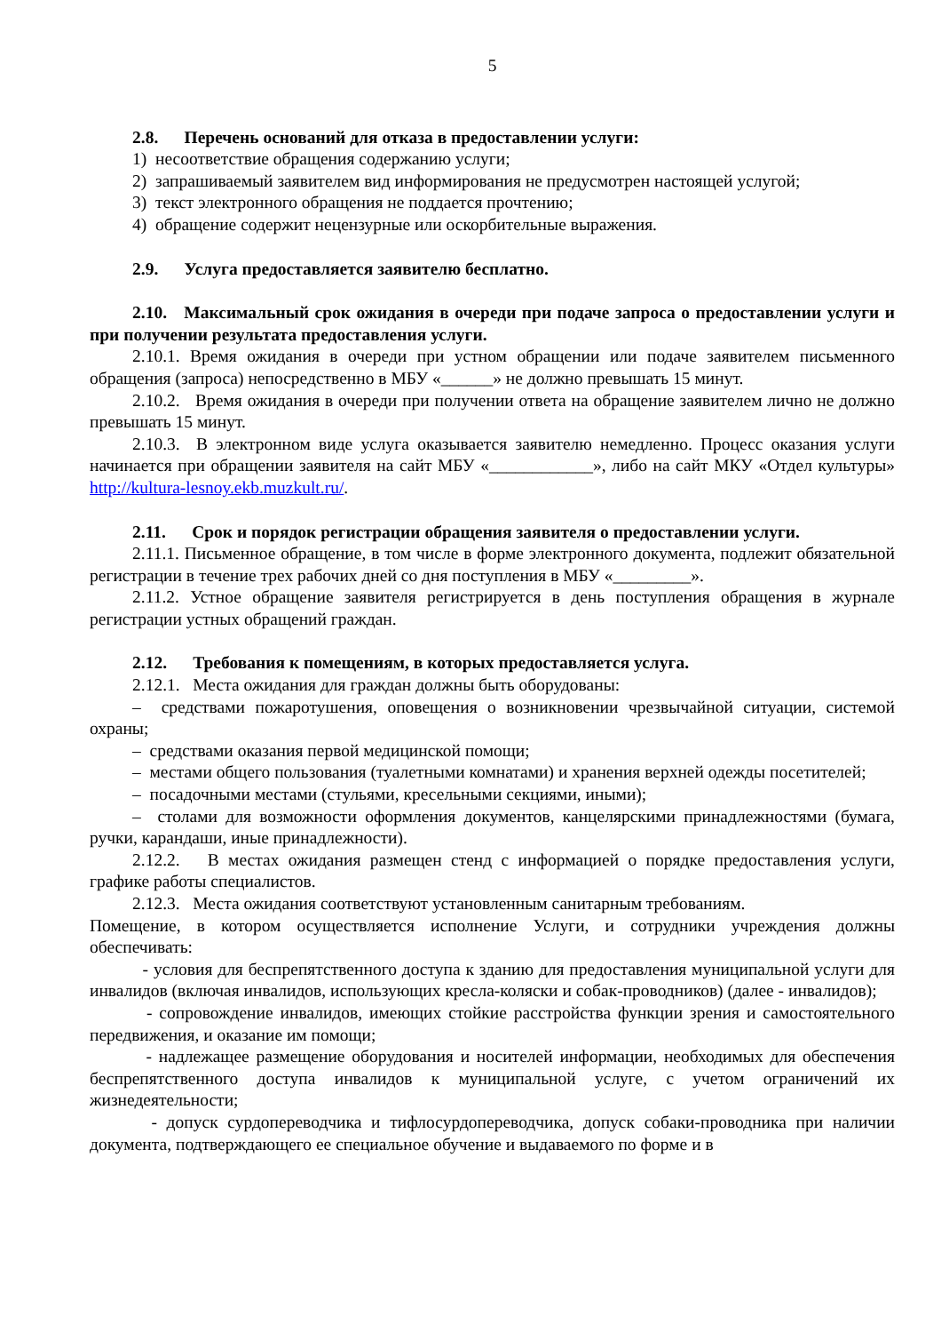5
2.8. Перечень оснований для отказа в предоставлении услуги:
1) несоответствие обращения содержанию услуги;
2) запрашиваемый заявителем вид информирования не предусмотрен настоящей услугой;
3) текст электронного обращения не поддается прочтению;
4) обращение содержит нецензурные или оскорбительные выражения.
2.9. Услуга предоставляется заявителю бесплатно.
2.10. Максимальный срок ожидания в очереди при подаче запроса о предоставлении услуги и при получении результата предоставления услуги.
2.10.1. Время ожидания в очереди при устном обращении или подаче заявителем письменного обращения (запроса) непосредственно в МБУ «______» не должно превышать 15 минут.
2.10.2. Время ожидания в очереди при получении ответа на обращение заявителем лично не должно превышать 15 минут.
2.10.3. В электронном виде услуга оказывается заявителю немедленно. Процесс оказания услуги начинается при обращении заявителя на сайт МБУ «____________», либо на сайт МКУ «Отдел культуры» http://kultura-lesnoy.ekb.muzkult.ru/.
2.11. Срок и порядок регистрации обращения заявителя о предоставлении услуги.
2.11.1. Письменное обращение, в том числе в форме электронного документа, подлежит обязательной регистрации в течение трех рабочих дней со дня поступления в МБУ «_________».
2.11.2. Устное обращение заявителя регистрируется в день поступления обращения в журнале регистрации устных обращений граждан.
2.12. Требования к помещениям, в которых предоставляется услуга.
2.12.1. Места ожидания для граждан должны быть оборудованы:
– средствами пожаротушения, оповещения о возникновении чрезвычайной ситуации, системой охраны;
– средствами оказания первой медицинской помощи;
– местами общего пользования (туалетными комнатами) и хранения верхней одежды посетителей;
– посадочными местами (стульями, кресельными секциями, иными);
– столами для возможности оформления документов, канцелярскими принадлежностями (бумага, ручки, карандаши, иные принадлежности).
2.12.2. В местах ожидания размещен стенд с информацией о порядке предоставления услуги, графике работы специалистов.
2.12.3. Места ожидания соответствуют установленным санитарным требованиям.
Помещение, в котором осуществляется исполнение Услуги, и сотрудники учреждения должны обеспечивать:
- условия для беспрепятственного доступа к зданию для предоставления муниципальной услуги для инвалидов (включая инвалидов, использующих кресла-коляски и собак-проводников) (далее - инвалидов);
- сопровождение инвалидов, имеющих стойкие расстройства функции зрения и самостоятельного передвижения, и оказание им помощи;
- надлежащее размещение оборудования и носителей информации, необходимых для обеспечения беспрепятственного доступа инвалидов к муниципальной услуге, с учетом ограничений их жизнедеятельности;
- допуск сурдопереводчика и тифлосурдопереводчика, допуск собаки-проводника при наличии документа, подтверждающего ее специальное обучение и выдаваемого по форме и в